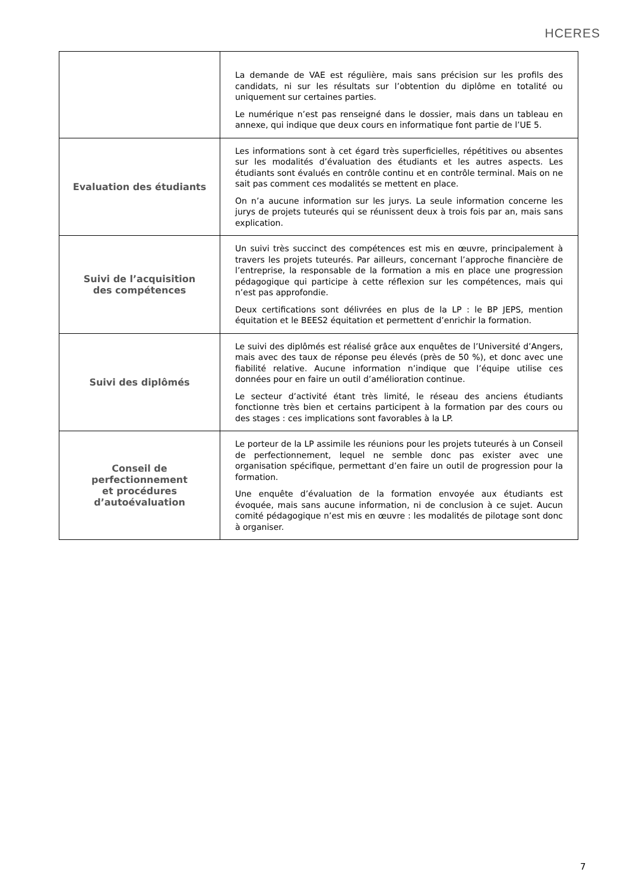HCERES
| | La demande de VAE est régulière, mais sans précision sur les profils des candidats, ni sur les résultats sur l’obtention du diplôme en totalité ou uniquement sur certaines parties. Le numérique n’est pas renseigné dans le dossier, mais dans un tableau en annexe, qui indique que deux cours en informatique font partie de l’UE 5. |
| Evaluation des étudiants | Les informations sont à cet égard très superficielles, répétitives ou absentes sur les modalités d’évaluation des étudiants et les autres aspects. Les étudiants sont évalués en contrôle continu et en contrôle terminal. Mais on ne sait pas comment ces modalités se mettent en place. On n’a aucune information sur les jurys. La seule information concerne les jurys de projets tuteurés qui se réunissent deux à trois fois par an, mais sans explication. |
| Suivi de l’acquisition des compétences | Un suivi très succinct des compétences est mis en œuvre, principalement à travers les projets tuteurés. Par ailleurs, concernant l’approche financière de l’entreprise, la responsable de la formation a mis en place une progression pédagogique qui participe à cette réflexion sur les compétences, mais qui n’est pas approfondie. Deux certifications sont délivrées en plus de la LP : le BP JEPS, mention équitation et le BEES2 équitation et permettent d’enrichir la formation. |
| Suivi des diplômés | Le suivi des diplômés est réalisé grâce aux enquêtes de l’Université d’Angers, mais avec des taux de réponse peu élevés (près de 50 %), et donc avec une fiabilité relative. Aucune information n’indique que l’équipe utilise ces données pour en faire un outil d’amélioration continue. Le secteur d’activité étant très limité, le réseau des anciens étudiants fonctionne très bien et certains participent à la formation par des cours ou des stages : ces implications sont favorables à la LP. |
| Conseil de perfectionnement et procédures d’autoévaluation | Le porteur de la LP assimile les réunions pour les projets tuteurés à un Conseil de perfectionnement, lequel ne semble donc pas exister avec une organisation spécifique, permettant d’en faire un outil de progression pour la formation. Une enquête d’évaluation de la formation envoyée aux étudiants est évoquée, mais sans aucune information, ni de conclusion à ce sujet. Aucun comité pédagogique n’est mis en œuvre : les modalités de pilotage sont donc à organiser. |
7